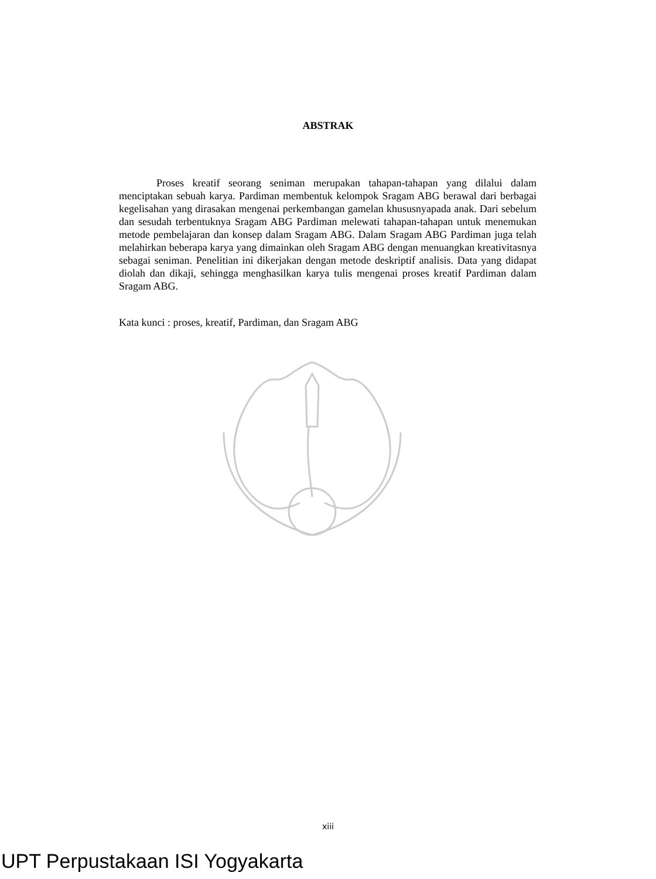ABSTRAK
Proses kreatif seorang seniman merupakan tahapan-tahapan yang dilalui dalam menciptakan sebuah karya. Pardiman membentuk kelompok Sragam ABG berawal dari berbagai kegelisahan yang dirasakan mengenai perkembangan gamelan khususnyapada anak. Dari sebelum dan sesudah terbentuknya Sragam ABG Pardiman melewati tahapan-tahapan untuk menemukan metode pembelajaran dan konsep dalam Sragam ABG. Dalam Sragam ABG Pardiman juga telah melahirkan beberapa karya yang dimainkan oleh Sragam ABG dengan menuangkan kreativitasnya sebagai seniman. Penelitian ini dikerjakan dengan metode deskriptif analisis. Data yang didapat diolah dan dikaji, sehingga menghasilkan karya tulis mengenai proses kreatif Pardiman dalam Sragam ABG.
Kata kunci : proses, kreatif, Pardiman, dan Sragam ABG
xiii
UPT Perpustakaan ISI Yogyakarta